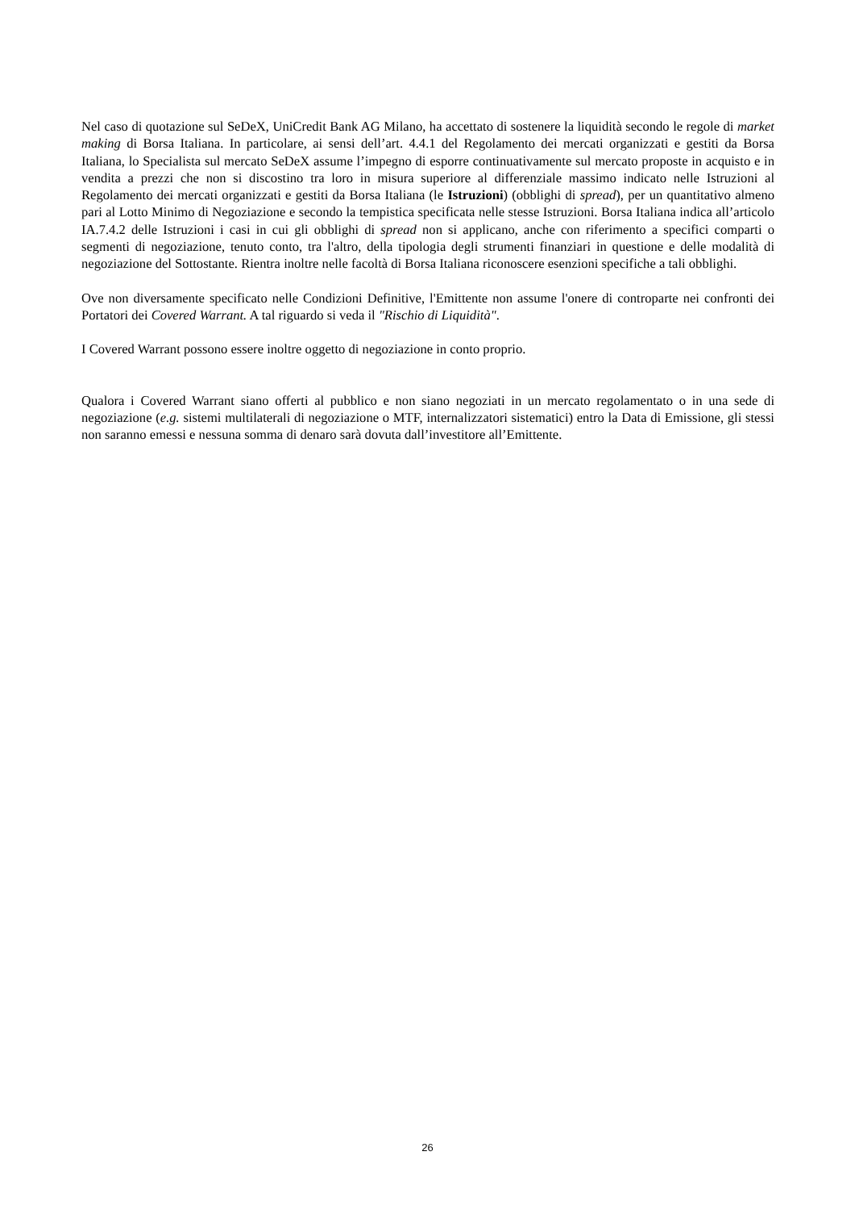Nel caso di quotazione sul SeDeX, UniCredit Bank AG Milano, ha accettato di sostenere la liquidità secondo le regole di market making di Borsa Italiana. In particolare, ai sensi dell’art. 4.4.1 del Regolamento dei mercati organizzati e gestiti da Borsa Italiana, lo Specialista sul mercato SeDeX assume l’impegno di esporre continuativamente sul mercato proposte in acquisto e in vendita a prezzi che non si discostino tra loro in misura superiore al differenziale massimo indicato nelle Istruzioni al Regolamento dei mercati organizzati e gestiti da Borsa Italiana (le Istruzioni) (obblighi di spread), per un quantitativo almeno pari al Lotto Minimo di Negoziazione e secondo la tempistica specificata nelle stesse Istruzioni. Borsa Italiana indica all’articolo IA.7.4.2 delle Istruzioni i casi in cui gli obblighi di spread non si applicano, anche con riferimento a specifici comparti o segmenti di negoziazione, tenuto conto, tra l'altro, della tipologia degli strumenti finanziari in questione e delle modalità di negoziazione del Sottostante. Rientra inoltre nelle facoltà di Borsa Italiana riconoscere esenzioni specifiche a tali obblighi.
Ove non diversamente specificato nelle Condizioni Definitive, l'Emittente non assume l'onere di controparte nei confronti dei Portatori dei Covered Warrant. A tal riguardo si veda il "Rischio di Liquidità".
I Covered Warrant possono essere inoltre oggetto di negoziazione in conto proprio.
Qualora i Covered Warrant siano offerti al pubblico e non siano negoziati in un mercato regolamentato o in una sede di negoziazione (e.g. sistemi multilaterali di negoziazione o MTF, internalizzatori sistematici) entro la Data di Emissione, gli stessi non saranno emessi e nessuna somma di denaro sarà dovuta dall’investitore all’Emittente.
26